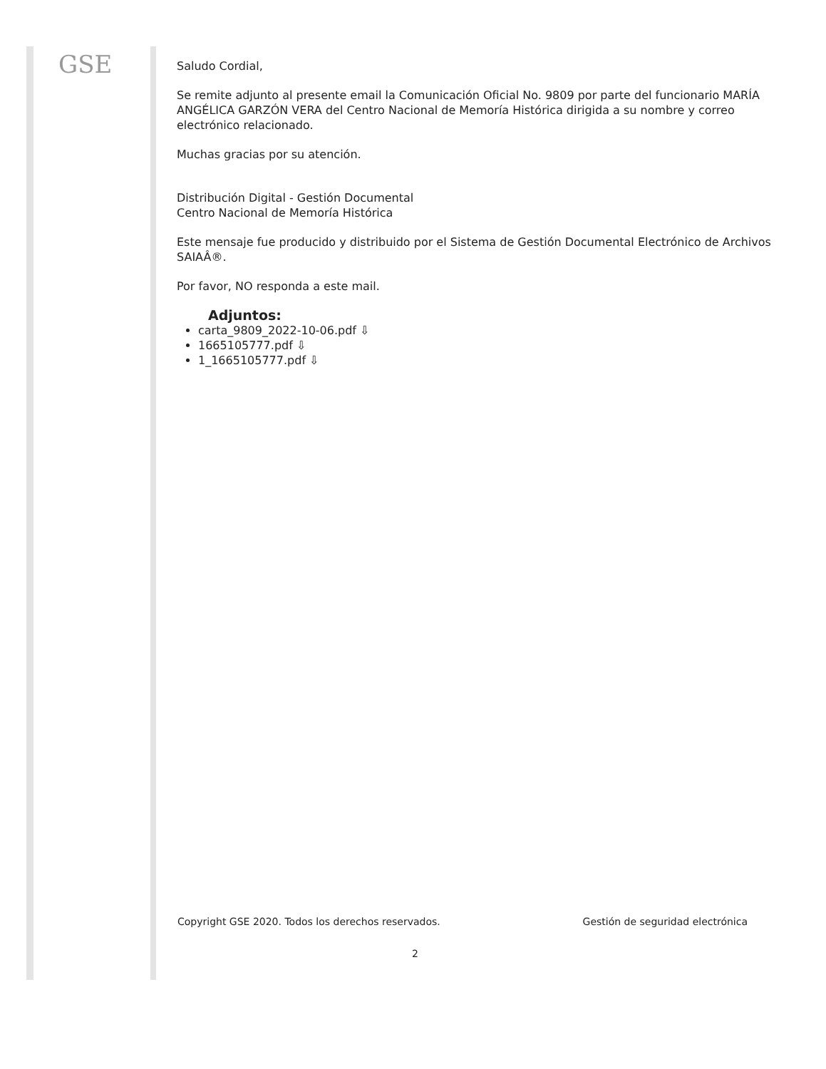GSE
Saludo Cordial,
Se remite adjunto al presente email la Comunicación Oficial No. 9809 por parte del funcionario MARÍA ANGÉLICA GARZÓN VERA del Centro Nacional de Memoría Histórica dirigida a su nombre y correo electrónico relacionado.
Muchas gracias por su atención.
Distribución Digital - Gestión Documental
Centro Nacional de Memoría Histórica
Este mensaje fue producido y distribuido por el Sistema de Gestión Documental Electrónico de Archivos SAIAÂ®.
Por favor, NO responda a este mail.
Adjuntos:
carta_9809_2022-10-06.pdf ⇩
1665105777.pdf ⇩
1_1665105777.pdf ⇩
Copyright GSE 2020. Todos los derechos reservados. Gestión de seguridad electrónica
2